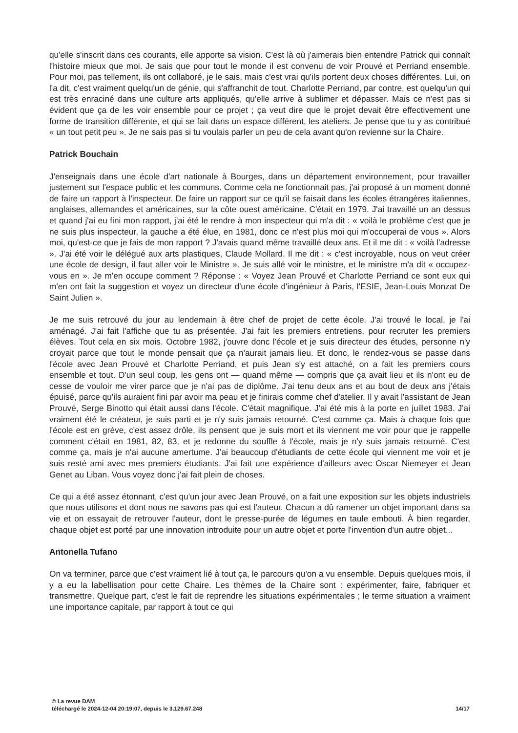qu'elle s'inscrit dans ces courants, elle apporte sa vision. C'est là où j'aimerais bien entendre Patrick qui connaît l'histoire mieux que moi. Je sais que pour tout le monde il est convenu de voir Prouvé et Perriand ensemble. Pour moi, pas tellement, ils ont collaboré, je le sais, mais c'est vrai qu'ils portent deux choses différentes. Lui, on l'a dit, c'est vraiment quelqu'un de génie, qui s'affranchit de tout. Charlotte Perriand, par contre, est quelqu'un qui est très enraciné dans une culture arts appliqués, qu'elle arrive à sublimer et dépasser. Mais ce n'est pas si évident que ça de les voir ensemble pour ce projet ; ça veut dire que le projet devait être effectivement une forme de transition différente, et qui se fait dans un espace différent, les ateliers. Je pense que tu y as contribué « un tout petit peu ». Je ne sais pas si tu voulais parler un peu de cela avant qu'on revienne sur la Chaire.
Patrick Bouchain
J'enseignais dans une école d'art nationale à Bourges, dans un département environnement, pour travailler justement sur l'espace public et les communs. Comme cela ne fonctionnait pas, j'ai proposé à un moment donné de faire un rapport à l'inspecteur. De faire un rapport sur ce qu'il se faisait dans les écoles étrangères italiennes, anglaises, allemandes et américaines, sur la côte ouest américaine. C'était en 1979. J'ai travaillé un an dessus et quand j'ai eu fini mon rapport, j'ai été le rendre à mon inspecteur qui m'a dit : « voilà le problème c'est que je ne suis plus inspecteur, la gauche a été élue, en 1981, donc ce n'est plus moi qui m'occuperai de vous ». Alors moi, qu'est-ce que je fais de mon rapport ? J'avais quand même travaillé deux ans. Et il me dit : « voilà l'adresse ». J'ai été voir le délégué aux arts plastiques, Claude Mollard. Il me dit : « c'est incroyable, nous on veut créer une école de design, il faut aller voir le Ministre ». Je suis allé voir le ministre, et le ministre m'a dit « occupez-vous en ». Je m'en occupe comment ? Réponse : « Voyez Jean Prouvé et Charlotte Perriand ce sont eux qui m'en ont fait la suggestion et voyez un directeur d'une école d'ingénieur à Paris, l'ESIE, Jean-Louis Monzat De Saint Julien ».
Je me suis retrouvé du jour au lendemain à être chef de projet de cette école. J'ai trouvé le local, je l'ai aménagé. J'ai fait l'affiche que tu as présentée. J'ai fait les premiers entretiens, pour recruter les premiers élèves. Tout cela en six mois. Octobre 1982, j'ouvre donc l'école et je suis directeur des études, personne n'y croyait parce que tout le monde pensait que ça n'aurait jamais lieu. Et donc, le rendez-vous se passe dans l'école avec Jean Prouvé et Charlotte Perriand, et puis Jean s'y est attaché, on a fait les premiers cours ensemble et tout. D'un seul coup, les gens ont — quand même — compris que ça avait lieu et ils n'ont eu de cesse de vouloir me virer parce que je n'ai pas de diplôme. J'ai tenu deux ans et au bout de deux ans j'étais épuisé, parce qu'ils auraient fini par avoir ma peau et je finirais comme chef d'atelier. Il y avait l'assistant de Jean Prouvé, Serge Binotto qui était aussi dans l'école. C'était magnifique. J'ai été mis à la porte en juillet 1983. J'ai vraiment été le créateur, je suis parti et je n'y suis jamais retourné. C'est comme ça. Mais à chaque fois que l'école est en grève, c'est assez drôle, ils pensent que je suis mort et ils viennent me voir pour que je rappelle comment c'était en 1981, 82, 83, et je redonne du souffle à l'école, mais je n'y suis jamais retourné. C'est comme ça, mais je n'ai aucune amertume. J'ai beaucoup d'étudiants de cette école qui viennent me voir et je suis resté ami avec mes premiers étudiants. J'ai fait une expérience d'ailleurs avec Oscar Niemeyer et Jean Genet au Liban. Vous voyez donc j'ai fait plein de choses.
Ce qui a été assez étonnant, c'est qu'un jour avec Jean Prouvé, on a fait une exposition sur les objets industriels que nous utilisons et dont nous ne savons pas qui est l'auteur. Chacun a dû ramener un objet important dans sa vie et on essayait de retrouver l'auteur, dont le presse-purée de légumes en taule embouti. À bien regarder, chaque objet est porté par une innovation introduite pour un autre objet et porte l'invention d'un autre objet...
Antonella Tufano
On va terminer, parce que c'est vraiment lié à tout ça, le parcours qu'on a vu ensemble. Depuis quelques mois, il y a eu la labellisation pour cette Chaire. Les thèmes de la Chaire sont : expérimenter, faire, fabriquer et transmettre. Quelque part, c'est le fait de reprendre les situations expérimentales ; le terme situation a vraiment une importance capitale, par rapport à tout ce qui
© La revue DAM
téléchargé le 2024-12-04 20:19:07, depuis le 3.129.67.248 14/17